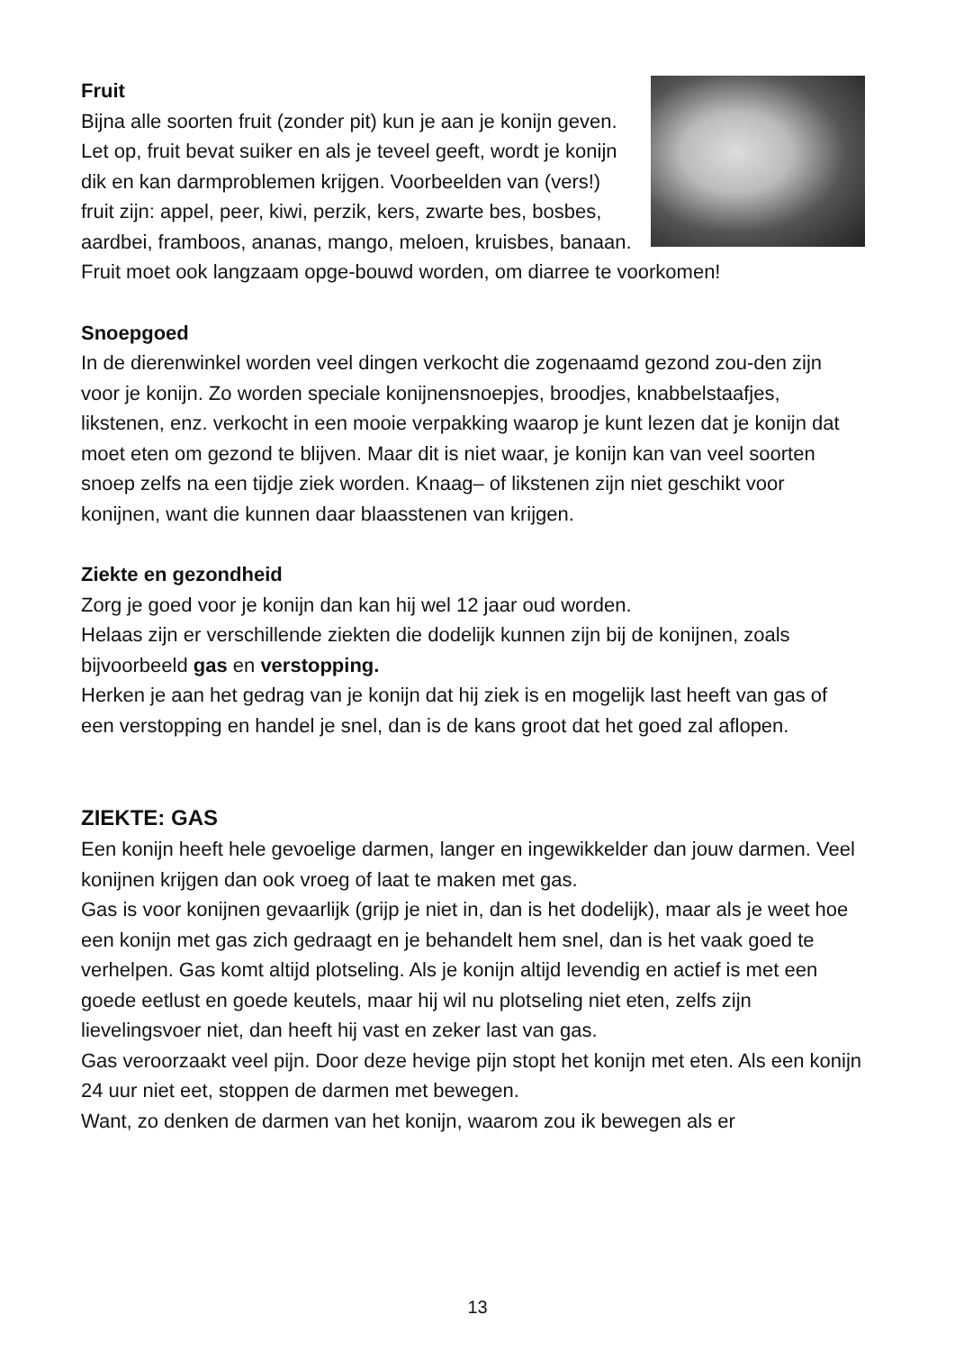Fruit
Bijna alle soorten fruit (zonder pit) kun je aan je konijn geven. Let op, fruit bevat suiker en als je teveel geeft, wordt je konijn dik en kan darmproblemen krijgen. Voorbeelden van (vers!) fruit zijn: appel, peer, kiwi, perzik, kers, zwarte bes, bosbes, aardbei, framboos, ananas, mango, meloen, kruisbes, banaan. Fruit moet ook langzaam opge-bouwd worden, om diarree te voorkomen!
Snoepgoed
In de dierenwinkel worden veel dingen verkocht die zogenaamd gezond zou-den zijn voor je konijn. Zo worden speciale konijnensnoepjes, broodjes, knabbelstaafjes, likstenen, enz. verkocht in een mooie verpakking waarop je kunt lezen dat je konijn dat moet eten om gezond te blijven. Maar dit is niet waar, je konijn kan van veel soorten snoep zelfs na een tijdje ziek worden. Knaag– of likstenen zijn niet geschikt voor konijnen, want die kunnen daar blaasstenen van krijgen.
Ziekte en gezondheid
Zorg je goed voor je konijn dan kan hij wel 12 jaar oud worden.
Helaas zijn er verschillende ziekten die dodelijk kunnen zijn bij de konijnen, zoals bijvoorbeeld gas en verstopping.
Herken je aan het gedrag van je konijn dat hij ziek is en mogelijk last heeft van gas of een verstopping en handel je snel, dan is de kans groot dat het goed zal aflopen.
ZIEKTE: GAS
Een konijn heeft hele gevoelige darmen, langer en ingewikkelder dan jouw darmen. Veel konijnen krijgen dan ook vroeg of laat te maken met gas.
Gas is voor konijnen gevaarlijk (grijp je niet in, dan is het dodelijk), maar als je weet hoe een konijn met gas zich gedraagt en je behandelt hem snel, dan is het vaak goed te verhelpen. Gas komt altijd plotseling. Als je konijn altijd levendig en actief is met een goede eetlust en goede keutels, maar hij wil nu plotseling niet eten, zelfs zijn lievelingsvoer niet, dan heeft hij vast en zeker last van gas.
Gas veroorzaakt veel pijn. Door deze hevige pijn stopt het konijn met eten. Als een konijn 24 uur niet eet, stoppen de darmen met bewegen.
Want, zo denken de darmen van het konijn, waarom zou ik bewegen als er
13